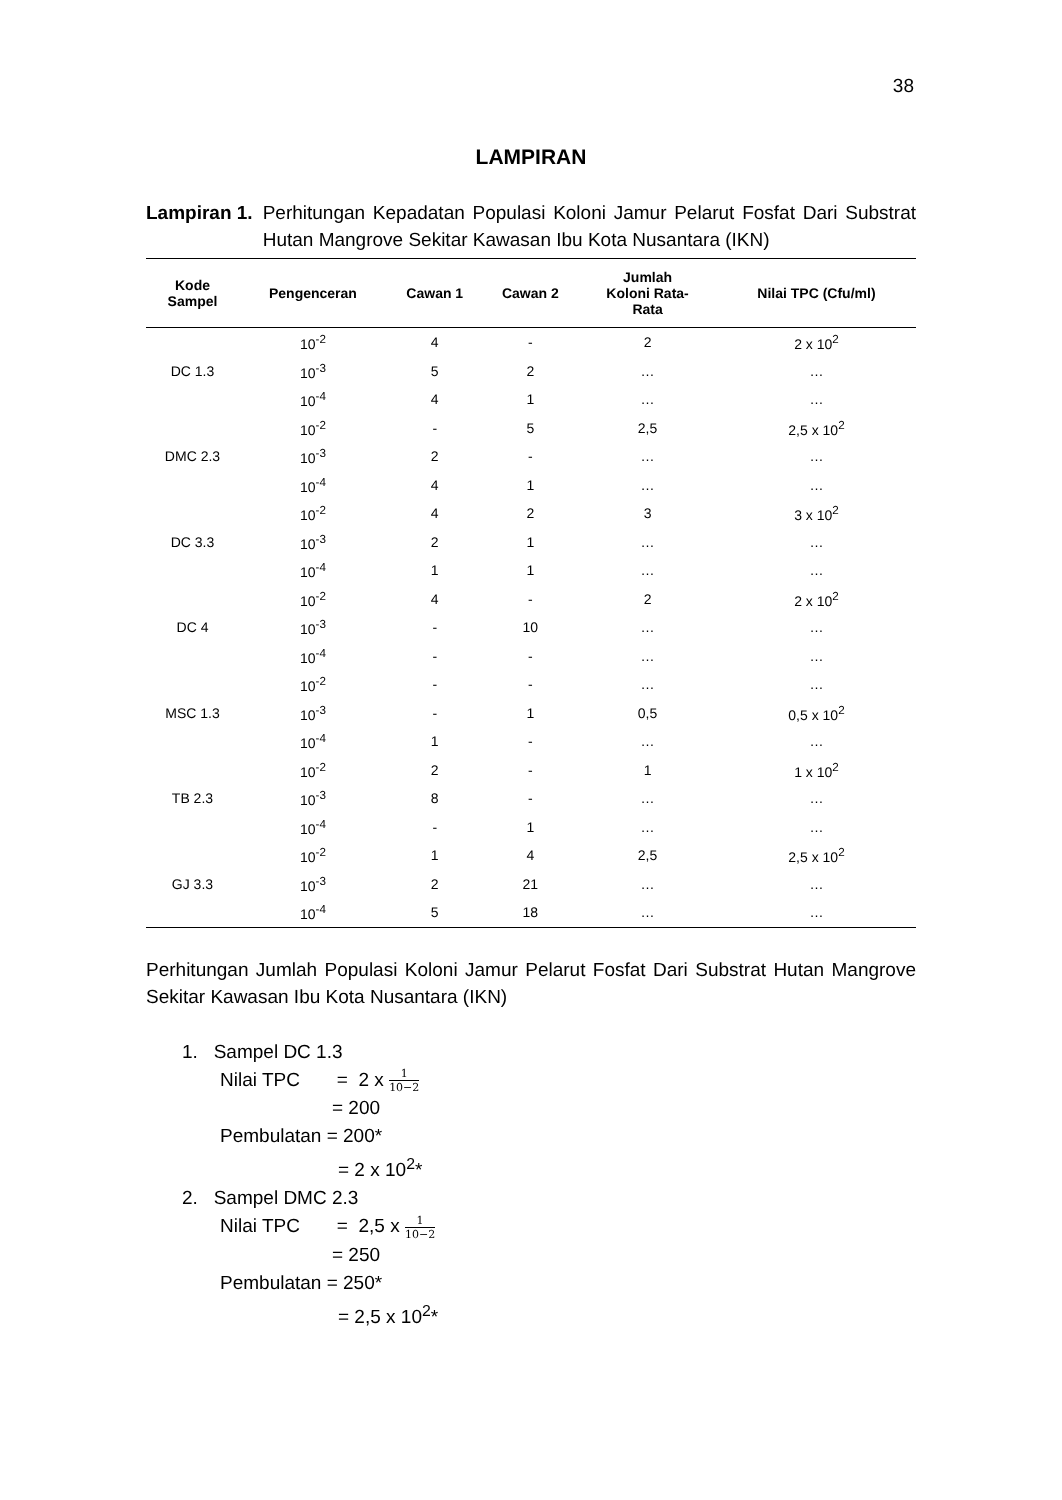38
LAMPIRAN
Lampiran 1. Perhitungan Kepadatan Populasi Koloni Jamur Pelarut Fosfat Dari Substrat Hutan Mangrove Sekitar Kawasan Ibu Kota Nusantara (IKN)
| Kode Sampel | Pengenceran | Cawan 1 | Cawan 2 | Jumlah Koloni Rata- Rata | Nilai TPC (Cfu/ml) |
| --- | --- | --- | --- | --- | --- |
| DC 1.3 | 10<sup>-2</sup> | 4 | - | 2 | 2 x 10<sup>2</sup> |
| | 10<sup>-3</sup> | 5 | 2 | … | … |
| | 10<sup>-4</sup> | 4 | 1 | … | … |
| DMC 2.3 | 10<sup>-2</sup> | - | 5 | 2,5 | 2,5 x 10<sup>2</sup> |
| | 10<sup>-3</sup> | 2 | - | … | … |
| | 10<sup>-4</sup> | 4 | 1 | … | … |
| DC 3.3 | 10<sup>-2</sup> | 4 | 2 | 3 | 3 x 10<sup>2</sup> |
| | 10<sup>-3</sup> | 2 | 1 | … | … |
| | 10<sup>-4</sup> | 1 | 1 | … | … |
| DC 4 | 10<sup>-2</sup> | 4 | - | 2 | 2 x 10<sup>2</sup> |
| | 10<sup>-3</sup> | - | 10 | … | … |
| | 10<sup>-4</sup> | - | - | … | … |
| MSC 1.3 | 10<sup>-2</sup> | - | - | … | … |
| | 10<sup>-3</sup> | - | 1 | 0,5 | 0,5 x 10<sup>2</sup> |
| | 10<sup>-4</sup> | 1 | - | … | … |
| TB 2.3 | 10<sup>-2</sup> | 2 | - | 1 | 1 x 10<sup>2</sup> |
| | 10<sup>-3</sup> | 8 | - | … | … |
| | 10<sup>-4</sup> | - | 1 | … | … |
| GJ 3.3 | 10<sup>-2</sup> | 1 | 4 | 2,5 | 2,5 x 10<sup>2</sup> |
| | 10<sup>-3</sup> | 2 | 21 | … | … |
| | 10<sup>-4</sup> | 5 | 18 | … | … |
Perhitungan Jumlah Populasi Koloni Jamur Pelarut Fosfat Dari Substrat Hutan Mangrove Sekitar Kawasan Ibu Kota Nusantara (IKN)
1. Sampel DC 1.3
Nilai TPC = 2 x 1 10−2
= 200
Pembulatan = 200*
= 2 x 10<sup>2</sup>*
2. Sampel DMC 2.3
Nilai TPC = 2,5 x 1 10−2
= 250
Pembulatan = 250*
= 2,5 x 10<sup>2</sup>*